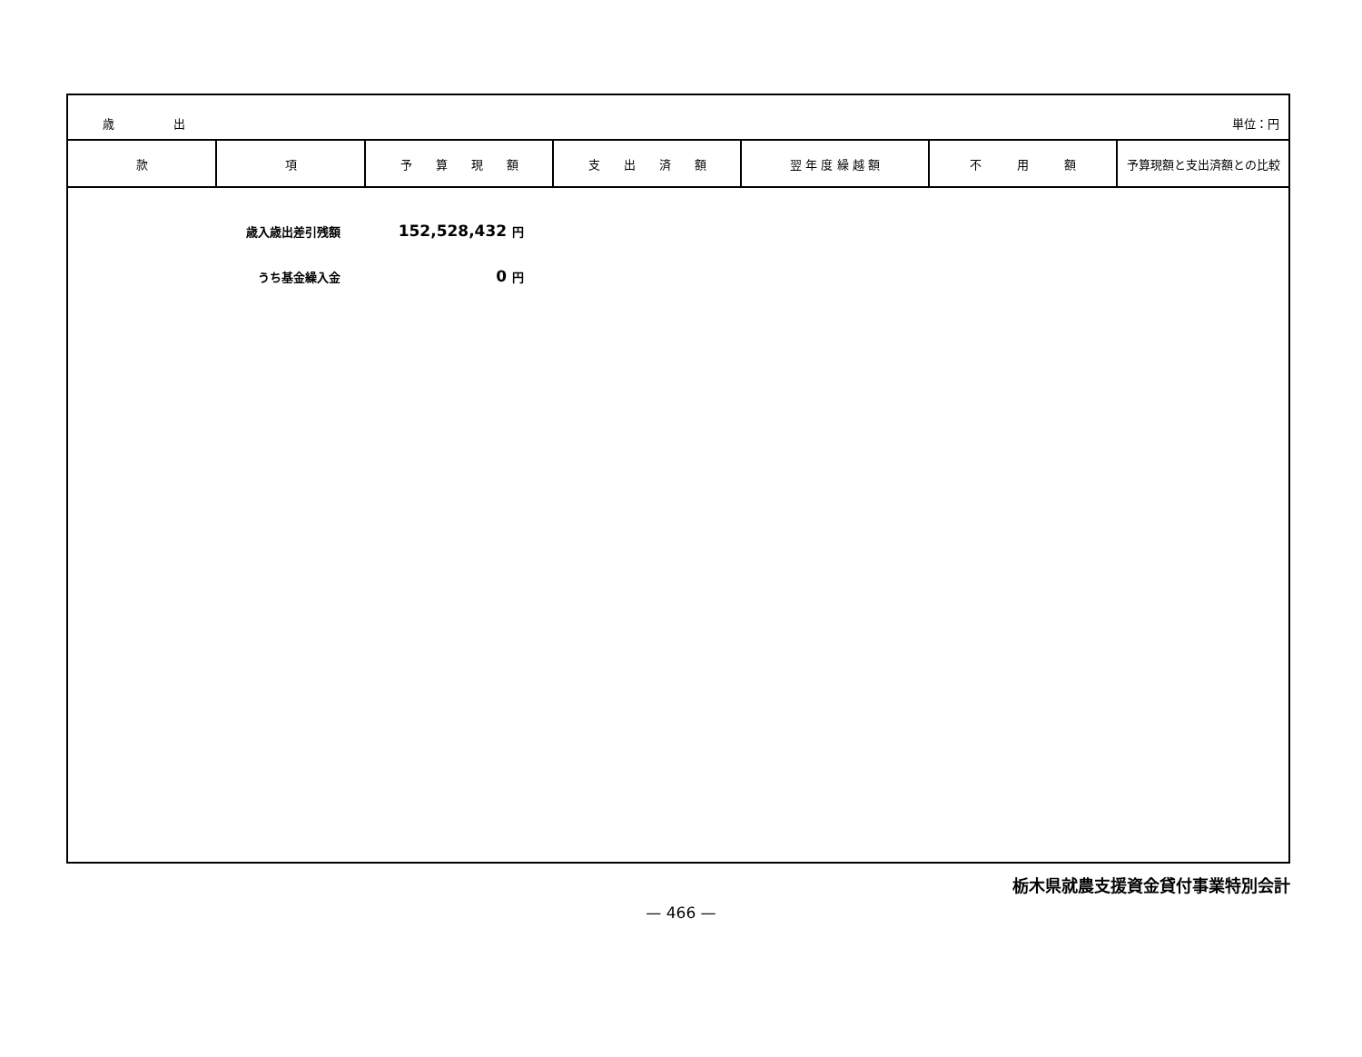歳　　　　　出 単位：円
| 款 | 項 | 予 算 現 額 | 支 出 済 額 | 翌 年 度 繰 越 額 | 不 用 額 | 予算現額と支出済額との比較 |
| --- | --- | --- | --- | --- | --- | --- |
歳入歳出差引残額 152,528,432 円
うち基金繰入金 0 円
栃木県就農支援資金貸付事業特別会計
— 466 —